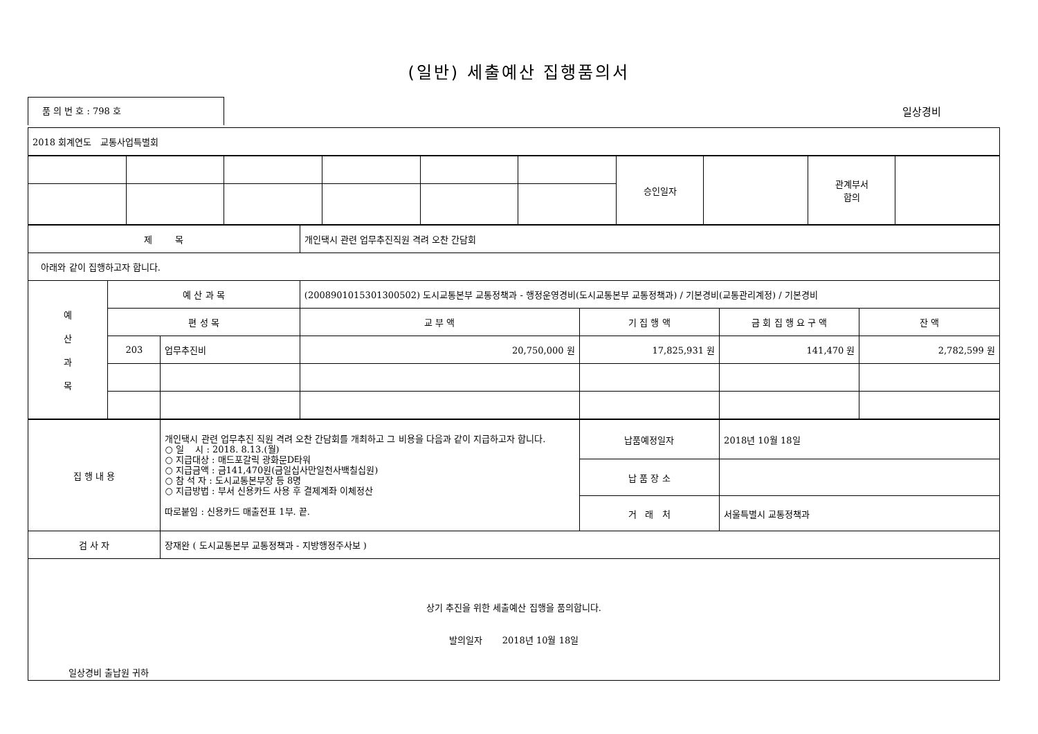(일반) 세출예산 집행품의서
품 의 번 호 : 798 호
일상경비
| 2018 회계연도 교통사업특별회 |
| | | | | | | 승인일자 | | 관계부서 합의 | |
| 제 목 | | | 개인택시 관련 업무추진직원 격려 오찬 간담회 | | | |
| 아래와 같이 집행하고자 합니다. | | | | | | |
| 예 산 과 목 | 예 산 과 목 | | (2008901015301300502) 도시교통본부 교통정책과 - 행정운영경비(도시교통본부 교통정책과) / 기본경비(교통관리계정) / 기본경비 | | | |
| | 편 성 목 | | 교 부 액 | 기 집 행 액 | 금 회 집 행 요 구 액 | 잔 액 |
| | 203 | 업무추진비 | 20,750,000 원 | 17,825,931 원 | 141,470 원 | 2,782,599 원 |
| 집 행 내 용 | 개인택시 관련 업무추진 직원 격려 오찬 간담회를 개최하고 그 비용을 다음과 같이 지급하고자 합니다. ○ 일 시 : 2018. 8.13.(월) ○ 지급대상 : 매드포갈릭 광화문D타워 ○ 지급금액 : 금141,470원(금일십사만일천사백칠십원) ○ 참 석 자 : 도시교통본부장 등 8명 ○ 지급방법 : 부서 신용카드 사용 후 결제계좌 이체정산 따로붙임 : 신용카드 매출전표 1부. 끝. | 납품예정일자 | 2018년 10월 18일 |
| | | 납 품 장 소 | |
| | | 거 래 처 | 서울특별시 교통정책과 |
| 검 사 자 | 장재완 ( 도시교통본부 교통정책과 - 지방행정주사보 ) | | |
| 상기 추진을 위한 세출예산 집행을 품의합니다. 발의일자 2018년 10월 18일 일상경비 출납원 귀하 | | | |